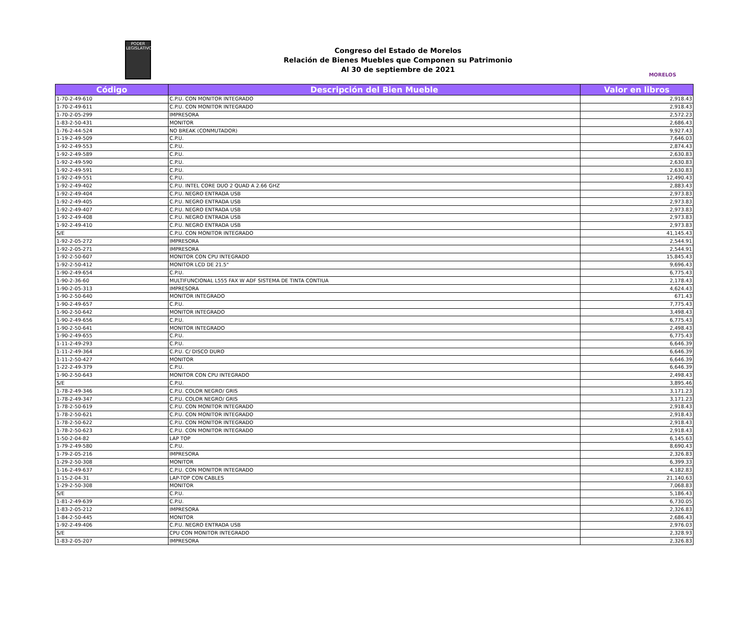PODER LEGISLATIVO
Congreso del Estado de Morelos
Relación de Bienes Muebles que Componen su Patrimonio
Al 30 de septiembre de 2021
MORELOS
| Código | Descripción del Bien Mueble | Valor en libros |
| --- | --- | --- |
| 1-70-2-49-610 | C.P.U. CON MONITOR INTEGRADO | 2,918.43 |
| 1-70-2-49-611 | C.P.U. CON MONITOR INTEGRADO | 2,918.43 |
| 1-70-2-05-299 | IMPRESORA | 2,572.23 |
| 1-83-2-50-431 | MONITOR | 2,686.43 |
| 1-76-2-44-524 | NO BREAK (CONMUTADOR) | 9,927.43 |
| 1-19-2-49-509 | C.P.U. | 7,646.03 |
| 1-92-2-49-553 | C.P.U. | 2,874.43 |
| 1-92-2-49-589 | C.P.U. | 2,630.83 |
| 1-92-2-49-590 | C.P.U. | 2,630.83 |
| 1-92-2-49-591 | C.P.U. | 2,630.83 |
| 1-92-2-49-551 | C.P.U. | 12,490.43 |
| 1-92-2-49-402 | C.P.U. INTEL CORE DUO 2 QUAD A 2.66 GHZ | 2,883.43 |
| 1-92-2-49-404 | C.P.U. NEGRO ENTRADA USB | 2,973.83 |
| 1-92-2-49-405 | C.P.U. NEGRO ENTRADA USB | 2,973.83 |
| 1-92-2-49-407 | C.P.U. NEGRO ENTRADA USB | 2,973.83 |
| 1-92-2-49-408 | C.P.U. NEGRO ENTRADA USB | 2,973.83 |
| 1-92-2-49-410 | C.P.U. NEGRO ENTRADA USB | 2,973.83 |
| S/E | C.P.U. CON MONITOR INTEGRADO | 41,145.43 |
| 1-92-2-05-272 | IMPRESORA | 2,544.91 |
| 1-92-2-05-271 | IMPRESORA | 2,544.91 |
| 1-92-2-50-607 | MONITOR CON CPU INTEGRADO | 15,845.43 |
| 1-92-2-50-412 | MONITOR LCD DE 21.5" | 9,696.43 |
| 1-90-2-49-654 | C.P.U. | 6,775.43 |
| 1-90-2-36-60 | MULTIFUNCIONAL L555 FAX W ADF SISTEMA DE TINTA CONTIUA | 2,178.43 |
| 1-90-2-05-313 | IMPRESORA | 4,624.43 |
| 1-90-2-50-640 | MONITOR INTEGRADO | 671.43 |
| 1-90-2-49-657 | C.P.U. | 7,775.43 |
| 1-90-2-50-642 | MONITOR INTEGRADO | 3,498.43 |
| 1-90-2-49-656 | C.P.U. | 6,775.43 |
| 1-90-2-50-641 | MONITOR INTEGRADO | 2,498.43 |
| 1-90-2-49-655 | C.P.U. | 6,775.43 |
| 1-11-2-49-293 | C.P.U. | 6,646.39 |
| 1-11-2-49-364 | C.P.U. C/ DISCO DURO | 6,646.39 |
| 1-11-2-50-427 | MONITOR | 6,646.39 |
| 1-22-2-49-379 | C.P.U. | 6,646.39 |
| 1-90-2-50-643 | MONITOR CON CPU INTEGRADO | 2,498.43 |
| S/E | C.P.U. | 3,895.46 |
| 1-78-2-49-346 | C.P.U. COLOR NEGRO/ GRIS | 3,171.23 |
| 1-78-2-49-347 | C.P.U. COLOR NEGRO/ GRIS | 3,171.23 |
| 1-78-2-50-619 | C.P.U. CON MONITOR INTEGRADO | 2,918.43 |
| 1-78-2-50-621 | C.P.U. CON MONITOR INTEGRADO | 2,918.43 |
| 1-78-2-50-622 | C.P.U. CON MONITOR INTEGRADO | 2,918.43 |
| 1-78-2-50-623 | C.P.U. CON MONITOR INTEGRADO | 2,918.43 |
| 1-50-2-04-82 | LAP TOP | 6,145.63 |
| 1-79-2-49-580 | C.P.U. | 8,690.43 |
| 1-79-2-05-216 | IMPRESORA | 2,326.83 |
| 1-29-2-50-308 | MONITOR | 6,399.33 |
| 1-16-2-49-637 | C.P.U. CON MONITOR INTEGRADO | 4,182.83 |
| 1-15-2-04-31 | LAP-TOP CON CABLES | 21,140.63 |
| 1-29-2-50-308 | MONITOR | 7,068.83 |
| S/E | C.P.U. | 5,186.43 |
| 1-81-2-49-639 | C.P.U. | 6,730.05 |
| 1-83-2-05-212 | IMPRESORA | 2,326.83 |
| 1-84-2-50-445 | MONITOR | 2,686.43 |
| 1-92-2-49-406 | C.P.U. NEGRO ENTRADA USB | 2,976.03 |
| S/E | CPU CON MONITOR INTEGRADO | 2,328.93 |
| 1-83-2-05-207 | IMPRESORA | 2,326.83 |